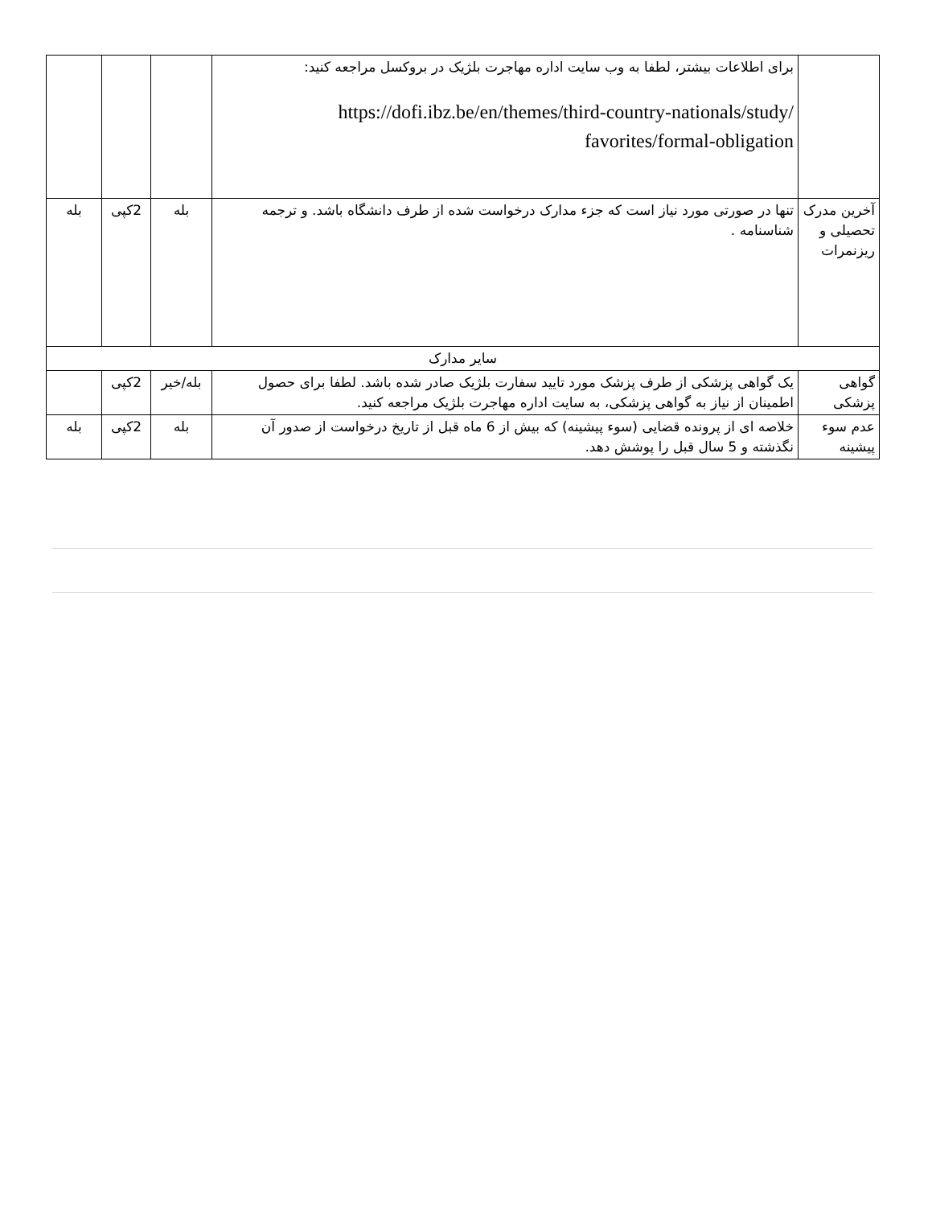| | برای اطلاعات بیشتر، لطفا به وب سایت اداره مهاجرت بلژیک در بروکسل مراجعه کنید: https://dofi.ibz.be/en/themes/third-country-nationals/study/ favorites/formal-obligation | | | |
| آخرین مدرک تحصیلی و ریزنمرات | تنها در صورتی مورد نیاز است که جزء مدارک درخواست شده از طرف دانشگاه باشد. و ترجمه شناسنامه . | بله | 2کپی | بله |
| سایر مدارک | | | | |
| گواهی پزشکی | یک گواهی پزشکی از طرف پزشک مورد تایید سفارت بلژیک صادر شده باشد. لطفا برای حصول اطمینان از نیاز به گواهی پزشکی، به سایت اداره مهاجرت بلژیک مراجعه کنید. | بله/خیر | 2کپی | |
| عدم سوء پیشینه | خلاصه ای از پرونده قضایی (سوء پیشینه) که بیش از 6 ماه قبل از تاریخ درخواست از صدور آن نگذشته و 5 سال قبل را پوشش دهد. | بله | 2کپی | بله |